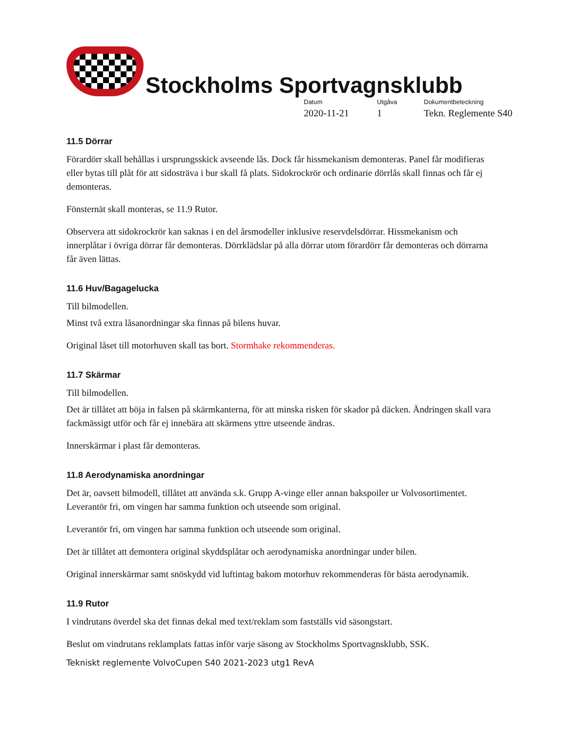Stockholms Sportvagnsklubb
Datum
2020-11-21
Utgåva
1
Dokumentbeteckning
Tekn. Reglemente S40
11.5 Dörrar
Förardörr skall behållas i ursprungsskick avseende lås. Dock får hissmekanism demonteras. Panel får modifieras eller bytas till plåt för att sidosträva i bur skall få plats. Sidokrockrör och ordinarie dörrlås skall finnas och får ej demonteras.
Fönsternät skall monteras, se 11.9 Rutor.
Observera att sidokrockrör kan saknas i en del årsmodeller inklusive reservdelsdörrar. Hissmekanism och innerplåtar i övriga dörrar får demonteras. Dörrklädslar på alla dörrar utom förardörr får demonteras och dörrarna får även lättas.
11.6 Huv/Bagagelucka
Till bilmodellen.
Minst två extra låsanordningar ska finnas på bilens huvar.
Original låset till motorhuven skall tas bort. Stormhake rekommenderas.
11.7 Skärmar
Till bilmodellen.
Det är tillåtet att böja in falsen på skärmkanterna, för att minska risken för skador på däcken. Ändringen skall vara fackmässigt utför och får ej innebära att skärmens yttre utseende ändras.
Innerskärmar i plast får demonteras.
11.8 Aerodynamiska anordningar
Det är, oavsett bilmodell, tillåtet att använda s.k. Grupp A-vinge eller annan bakspoiler ur Volvosortimentet. Leverantör fri, om vingen har samma funktion och utseende som original.
Leverantör fri, om vingen har samma funktion och utseende som original.
Det är tillåtet att demontera original skyddsplåtar och aerodynamiska anordningar under bilen.
Original innerskärmar samt snöskydd vid luftintag bakom motorhuv rekommenderas för bästa aerodynamik.
11.9 Rutor
I vindrutans överdel ska det finnas dekal med text/reklam som fastställs vid säsongstart.
Beslut om vindrutans reklamplats fattas inför varje säsong av Stockholms Sportvagnsklubb, SSK.
Tekniskt reglemente VolvoCupen S40 2021-2023 utg1 RevA